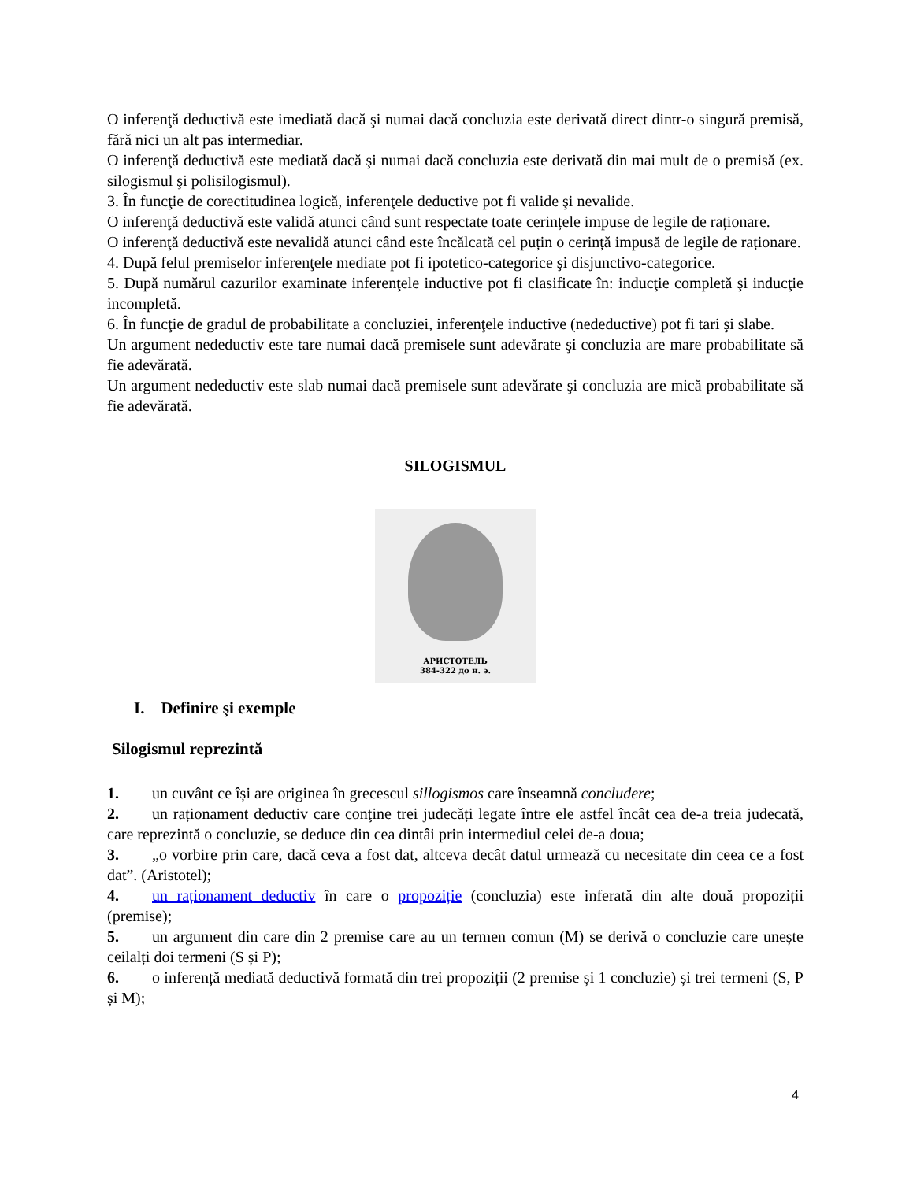O inferenţă deductivă este imediată dacă şi numai dacă concluzia este derivată direct dintr-o singură premisă, fără nici un alt pas intermediar.
O inferenţă deductivă este mediată dacă şi numai dacă concluzia este derivată din mai mult de o premisă (ex. silogismul şi polisilogismul).
3. În funcţie de corectitudinea logică, inferenţele deductive pot fi valide şi nevalide.
O inferenţă deductivă este validă atunci când sunt respectate toate cerințele impuse de legile de raționare.
O inferenţă deductivă este nevalidă atunci când este încălcată cel puțin o cerință impusă de legile de raționare.
4. După felul premiselor inferenţele mediate pot fi ipotetico-categorice şi disjunctivo-categorice.
5. După numărul cazurilor examinate inferenţele inductive pot fi clasificate în: inducţie completă şi inducţie incompletă.
6. În funcţie de gradul de probabilitate a concluziei, inferenţele inductive (nedeductive) pot fi tari şi slabe.
Un argument nedeductiv este tare numai dacă premisele sunt adevărate şi concluzia are mare probabilitate să fie adevărată.
Un argument nedeductiv este slab numai dacă premisele sunt adevărate şi concluzia are mică probabilitate să fie adevărată.
SILOGISMUL
АРИСТОТЕЛЬ
384-322 до н. э.
I. Definire şi exemple
Silogismul reprezintă
1. un cuvânt ce își are originea în grecescul sillogismos care înseamnă concludere;
2. un raționament deductiv care conţine trei judecăți legate între ele astfel încât cea de-a treia judecată, care reprezintă o concluzie, se deduce din cea dintâi prin intermediul celei de-a doua;
3. „o vorbire prin care, dacă ceva a fost dat, altceva decât datul urmează cu necesitate din ceea ce a fost dat”. (Aristotel);
4. un raționament deductiv în care o propoziție (concluzia) este inferată din alte două propoziții (premise);
5. un argument din care din 2 premise care au un termen comun (M) se derivă o concluzie care unește ceilalți doi termeni (S și P);
6. o inferență mediată deductivă formată din trei propoziții (2 premise și 1 concluzie) și trei termeni (S, P și M);
4